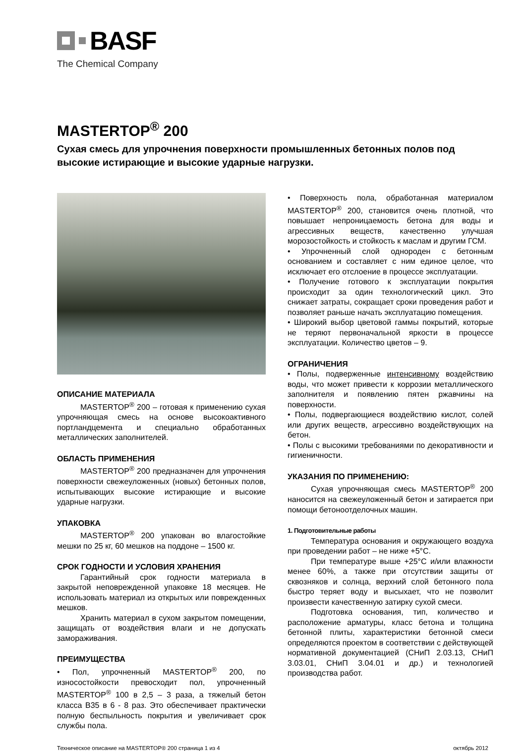BASF
The Chemical Company
MASTERTOP<sup>®</sup> 200
Сухая смесь для упрочнения поверхности промышленных бетонных полов под высокие истирающие и высокие ударные нагрузки.
ОПИСАНИЕ МАТЕРИАЛА
MASTERTOP<sup>®</sup> 200 – готовая к применению сухая упрочняющая смесь на основе высокоактивного портландцемента и специально обработанных металлических заполнителей.
ОБЛАСТЬ ПРИМЕНЕНИЯ
MASTERTOP<sup>®</sup> 200 предназначен для упрочнения поверхности свежеуложенных (новых) бетонных полов, испытывающих высокие истирающие и высокие ударные нагрузки.
УПАКОВКА
MASTERTOP<sup>®</sup> 200 упакован во влагостойкие мешки по 25 кг, 60 мешков на поддоне – 1500 кг.
СРОК ГОДНОСТИ И УСЛОВИЯ ХРАНЕНИЯ
Гарантийный срок годности материала в закрытой неповрежденной упаковке 18 месяцев. Не использовать материал из открытых или поврежденных мешков.
Хранить материал в сухом закрытом помещении, защищать от воздействия влаги и не допускать замораживания.
ПРЕИМУЩЕСТВА
• Пол, упрочненный MASTERTOP<sup>®</sup> 200, по износостойкости превосходит пол, упрочненный MASTERTOP<sup>®</sup> 100 в 2,5 – 3 раза, а тяжелый бетон класса В35 в 6 - 8 раз. Это обеспечивает практически полную беспыльность покрытия и увеличивает срок службы пола.
• Поверхность пола, обработанная материалом MASTERTOP<sup>®</sup> 200, становится очень плотной, что повышает непроницаемость бетона для воды и агрессивных веществ, качественно улучшая морозостойкость и стойкость к маслам и другим ГСМ.
• Упрочненный слой однороден с бетонным основанием и составляет с ним единое целое, что исключает его отслоение в процессе эксплуатации.
• Получение готового к эксплуатации покрытия происходит за один технологический цикл. Это снижает затраты, сокращает сроки проведения работ и позволяет раньше начать эксплуатацию помещения.
• Широкий выбор цветовой гаммы покрытий, которые не теряют первоначальной яркости в процессе эксплуатации. Количество цветов – 9.
ОГРАНИЧЕНИЯ
• Полы, подверженные интенсивному воздействию воды, что может привести к коррозии металлического заполнителя и появлению пятен ржавчины на поверхности.
• Полы, подвергающиеся воздействию кислот, солей или других веществ, агрессивно воздействующих на бетон.
• Полы с высокими требованиями по декоративности и гигиеничности.
УКАЗАНИЯ ПО ПРИМЕНЕНИЮ:
Сухая упрочняющая смесь MASTERTOP<sup>®</sup> 200 наносится на свежеуложенный бетон и затирается при помощи бетоноотделочных машин.
1. Подготовительные работы
Температура основания и окружающего воздуха при проведении работ – не ниже +5°С.
При температуре выше +25°С и/или влажности менее 60%, а также при отсутствии защиты от сквозняков и солнца, верхний слой бетонного пола быстро теряет воду и высыхает, что не позволит произвести качественную затирку сухой смеси.
Подготовка основания, тип, количество и расположение арматуры, класс бетона и толщина бетонной плиты, характеристики бетонной смеси определяются проектом в соответствии с действующей нормативной документацией (СНиП 2.03.13, СНиП 3.03.01, СНиП 3.04.01 и др.) и технологией производства работ.
Техническое описание на MASTERTOP® 200 страница 1 из 4 октябрь 2012